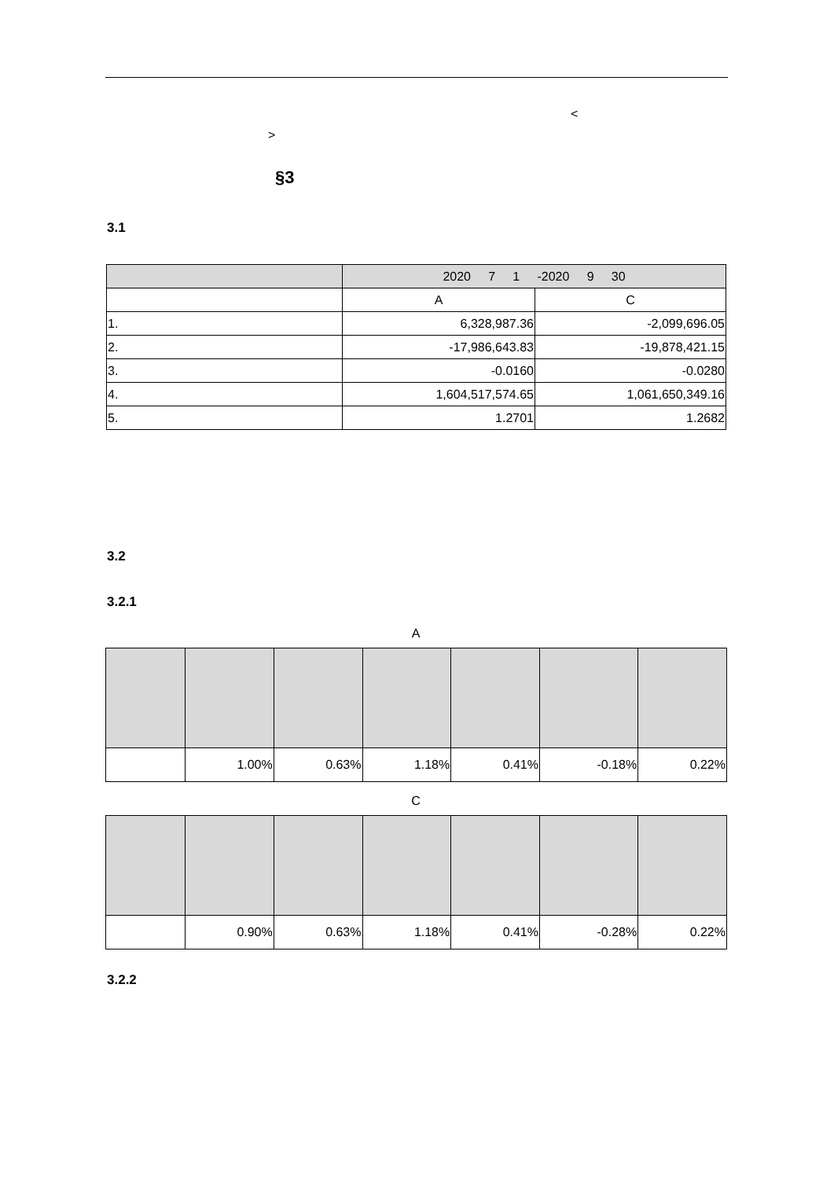<
>
§3
3.1
| | 2020 7 1 -2020 9 30 | |
| | A | C |
| 1. | 6,328,987.36 | -2,099,696.05 |
| 2. | -17,986,643.83 | -19,878,421.15 |
| 3. | -0.0160 | -0.0280 |
| 4. | 1,604,517,574.65 | 1,061,650,349.16 |
| 5. | 1.2701 | 1.2682 |
3.2
3.2.1
A
| | 1.00% | 0.63% | 1.18% | 0.41% | -0.18% | 0.22% |
C
| | 0.90% | 0.63% | 1.18% | 0.41% | -0.28% | 0.22% |
3.2.2